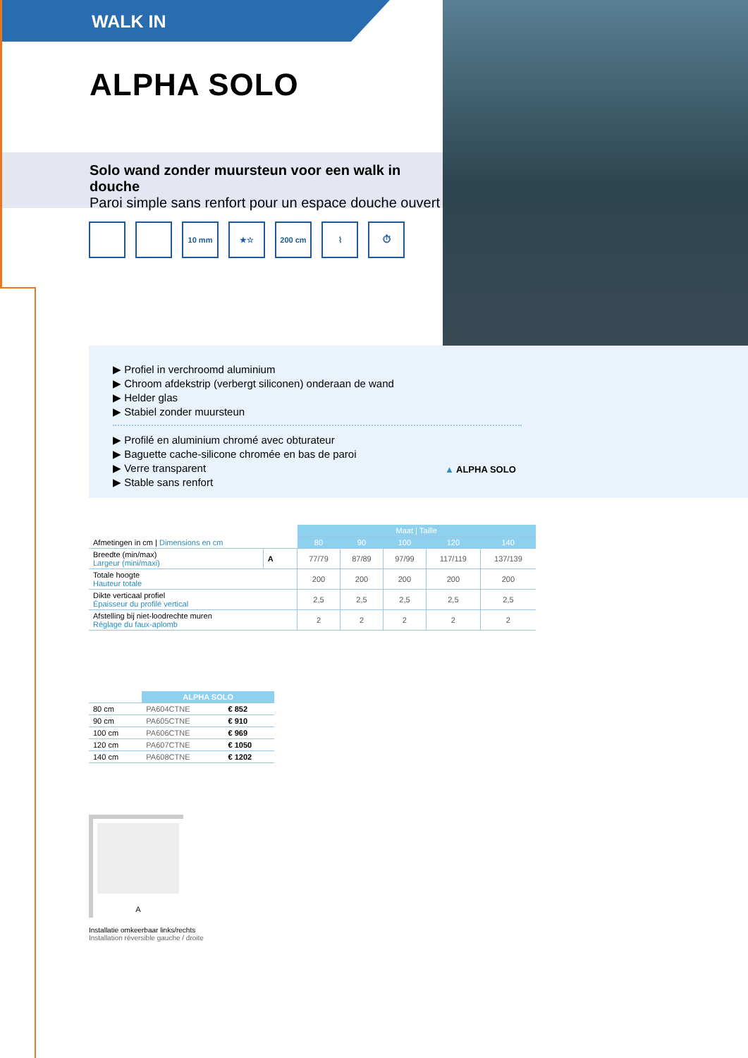WALK IN
ALPHA SOLO
Solo wand zonder muursteun voor een walk in douche
Paroi simple sans renfort pour un espace douche ouvert
10 mm ★☆ 200 cm ⌇ ⏱
▶ Profiel in verchroomd aluminium
▶ Chroom afdekstrip (verbergt siliconen) onderaan de wand
▶ Helder glas
▶ Stabiel zonder muursteun
▶ Profilé en aluminium chromé avec obturateur
▶ Baguette cache-silicone chromée en bas de paroi
▶ Verre transparent
▶ Stable sans renfort
▲ ALPHA SOLO
| Afmetingen in cm / Dimensions en cm | | Maat / Taille | | | | |
| | | 80 | 90 | 100 | 120 | 140 |
| Breedte (min/max) Largeur (mini/maxi) | A | 77/79 | 87/89 | 97/99 | 117/119 | 137/139 |
| Totale hoogte Hauteur totale | | 200 | 200 | 200 | 200 | 200 |
| Dikte verticaal profiel Épaisseur du profilé vertical | | 2,5 | 2,5 | 2,5 | 2,5 | 2,5 |
| Afstelling bij niet-loodrechte muren Réglage du faux-aplomb | | 2 | 2 | 2 | 2 | 2 |
| | ALPHA SOLO | |
| 80 cm | PA604CTNE | € 852 |
| 90 cm | PA605CTNE | € 910 |
| 100 cm | PA606CTNE | € 969 |
| 120 cm | PA607CTNE | € 1050 |
| 140 cm | PA608CTNE | € 1202 |
A
Installatie omkeerbaar links/rechts
Installation réversible gauche / droite